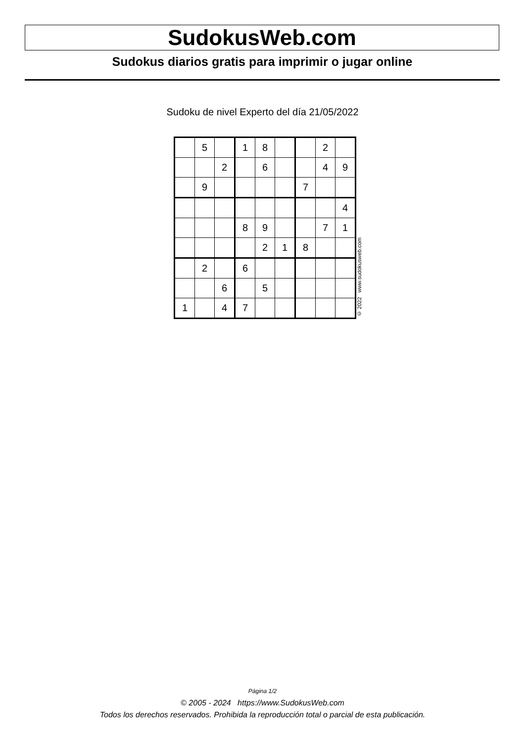SudokusWeb.com
Sudokus diarios gratis para imprimir o jugar online
Sudoku de nivel Experto del día 21/05/2022
| | 5 | | 1 | 8 | | | 2 | |
| | | 2 | | 6 | | | 4 | 9 |
| | 9 | | | | | 7 | | |
| | | | | | | | | 4 |
| | | | 8 | 9 | | | 7 | 1 |
| | | | | 2 | 1 | 8 | | |
| | 2 | | 6 | | | | | |
| | | 6 | | 5 | | | | |
| 1 | | 4 | 7 | | | | | |
© 2022 www.sudokusweb.com
Página 1/2
© 2005 - 2024 https://www.SudokusWeb.com
Todos los derechos reservados. Prohibida la reproducción total o parcial de esta publicación.